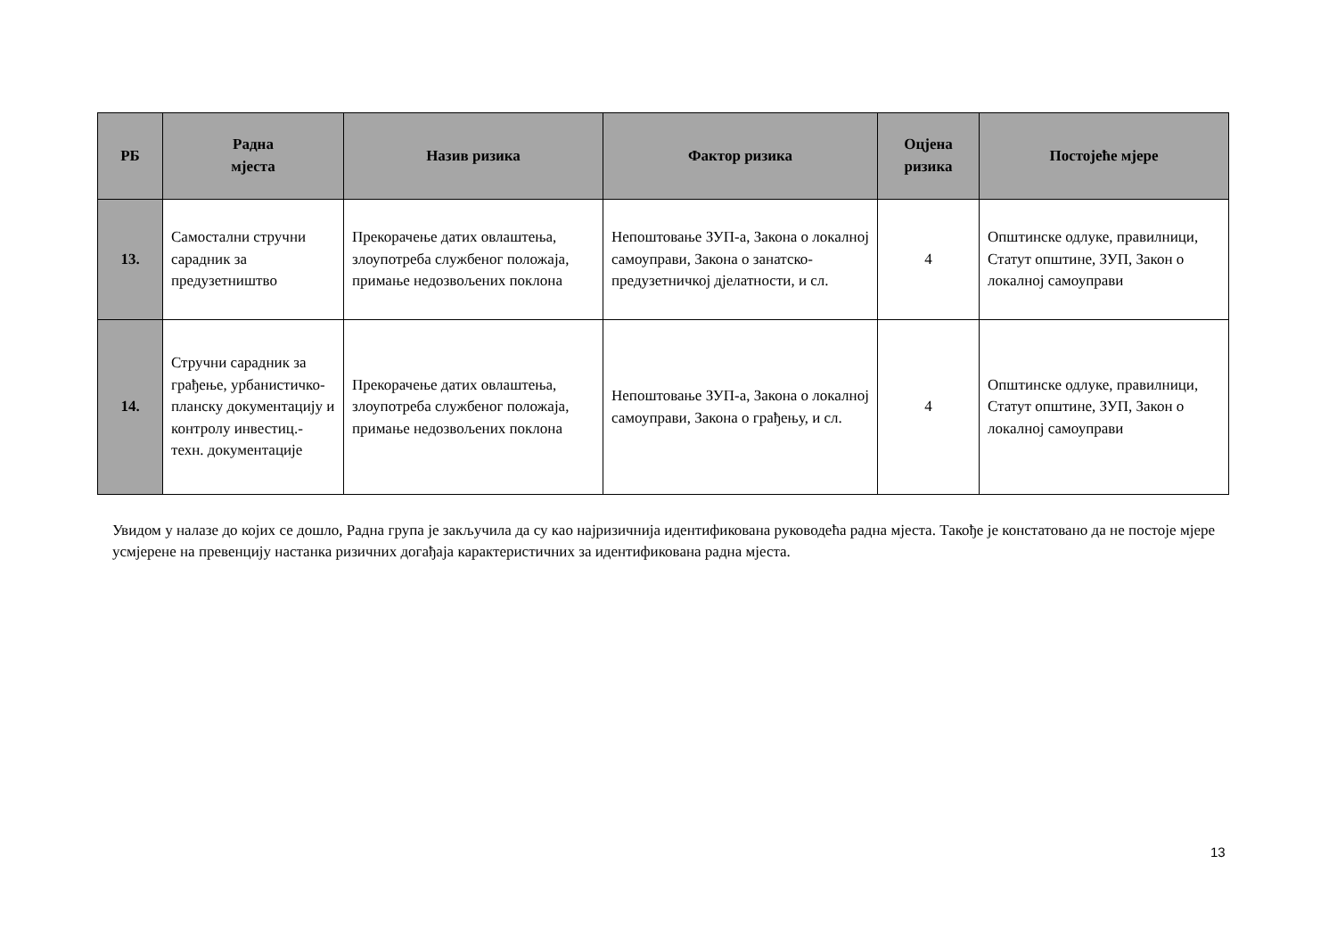| РБ | Радна мјеста | Назив ризика | Фактор ризика | Оцјена ризика | Постојеће мјере |
| --- | --- | --- | --- | --- | --- |
| 13. | Самостални стручни сарадник за предузетништво | Прекорачење датих овлаштења, злоупотреба службеног положаја, примање недозвољених поклона | Непоштовање ЗУП-а, Закона о локалној самоуправи, Закона о занатско- предузетничкој дјелатности, и сл. | 4 | Општинске одлуке, правилници, Статут општине, ЗУП, Закон о локалној самоуправи |
| 14. | Стручни сарадник за грађење, урбанистичко-планску документацију и контролу инвестиц.- техн. документације | Прекорачење датих овлаштења, злоупотреба службеног положаја, примање недозвољених поклона | Непоштовање ЗУП-а, Закона о локалној самоуправи, Закона о грађењу, и сл. | 4 | Општинске одлуке, правилници, Статут општине, ЗУП, Закон о локалној самоуправи |
Увидом у налазе до којих се дошло, Радна група је закључила да су као најризичнија идентификована руководећа радна мјеста. Такође је констатовано да не постоје мјере усмјерене на превенцију настанка ризичних догађаја карактеристичних за идентификована радна мјеста.
13